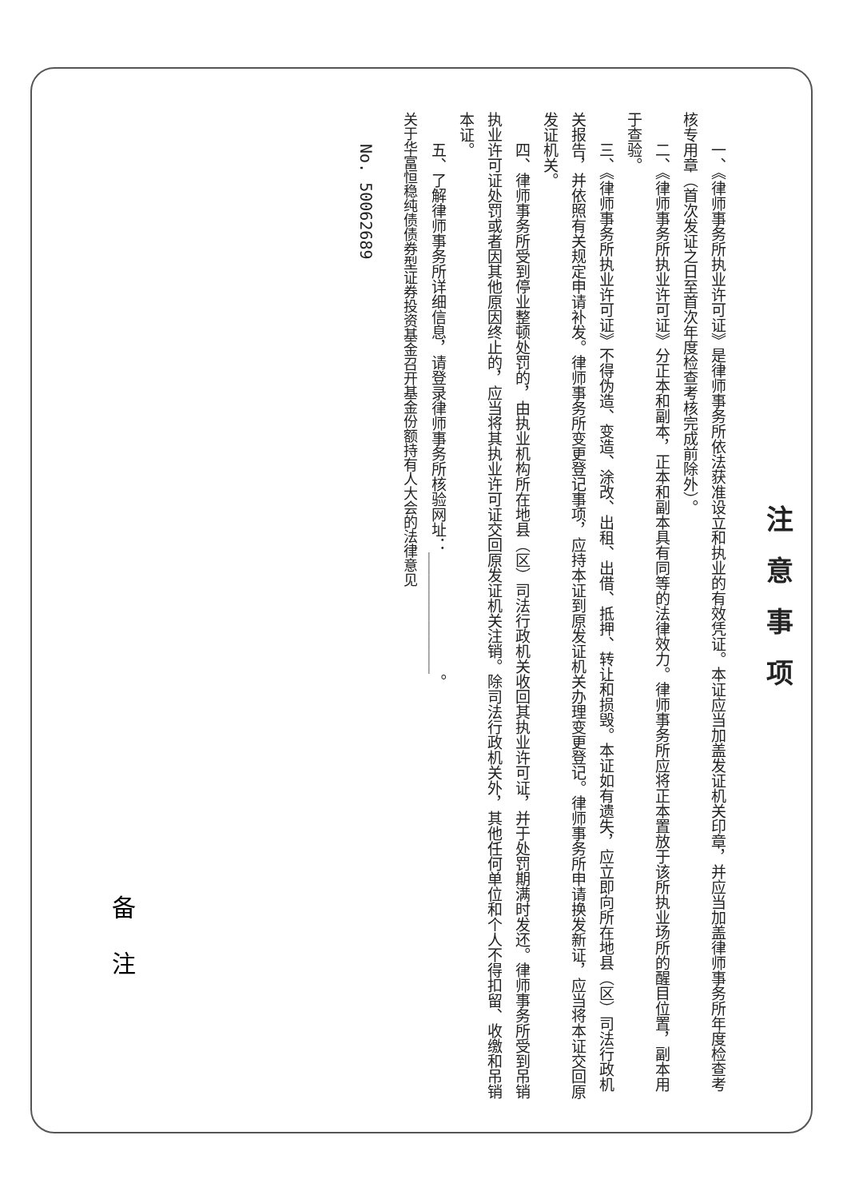注意事项
一、《律师事务所执业许可证》是律师事务所依法获准设立和执业的有效凭证。本证应当加盖发证机关印章，并应当加盖律师事务所年度检查考核专用章（首次发证之日至首次年度检查考核完成前除外）。
二、《律师事务所执业许可证》分正本和副本，正本和副本具有同等的法律效力。律师事务所应将正本置放于该所执业场所的醒目位置，副本用于查验。
三、《律师事务所执业许可证》不得伪造、变造、涂改、出租、出借、抵押、转让和损毁。本证如有遗失，应立即向所在地县（区）司法行政机关报告，并依照有关规定申请补发。律师事务所变更登记事项，应持本证到原发证机关办理变更登记。律师事务所申请换发新证，应当将本证交回原发证机关。
四、律师事务所受到停业整顿处罚的，由执业机构所在地县（区）司法行政机关收回其执业许可证，并于处罚期满时发还。律师事务所受到吊销执业许可证处罚或者因其他原因终止的，应当将其执业许可证交回原发证机关注销。除司法行政机关外，其他任何单位和个人不得扣留、收缴和吊销本证。
五、了解律师事务所详细信息，请登录律师事务所核验网址：________________。
关于华富恒稳纯债债券型证券投资基金召开基金份额持有人大会的法律意见
No. 50062689
备注